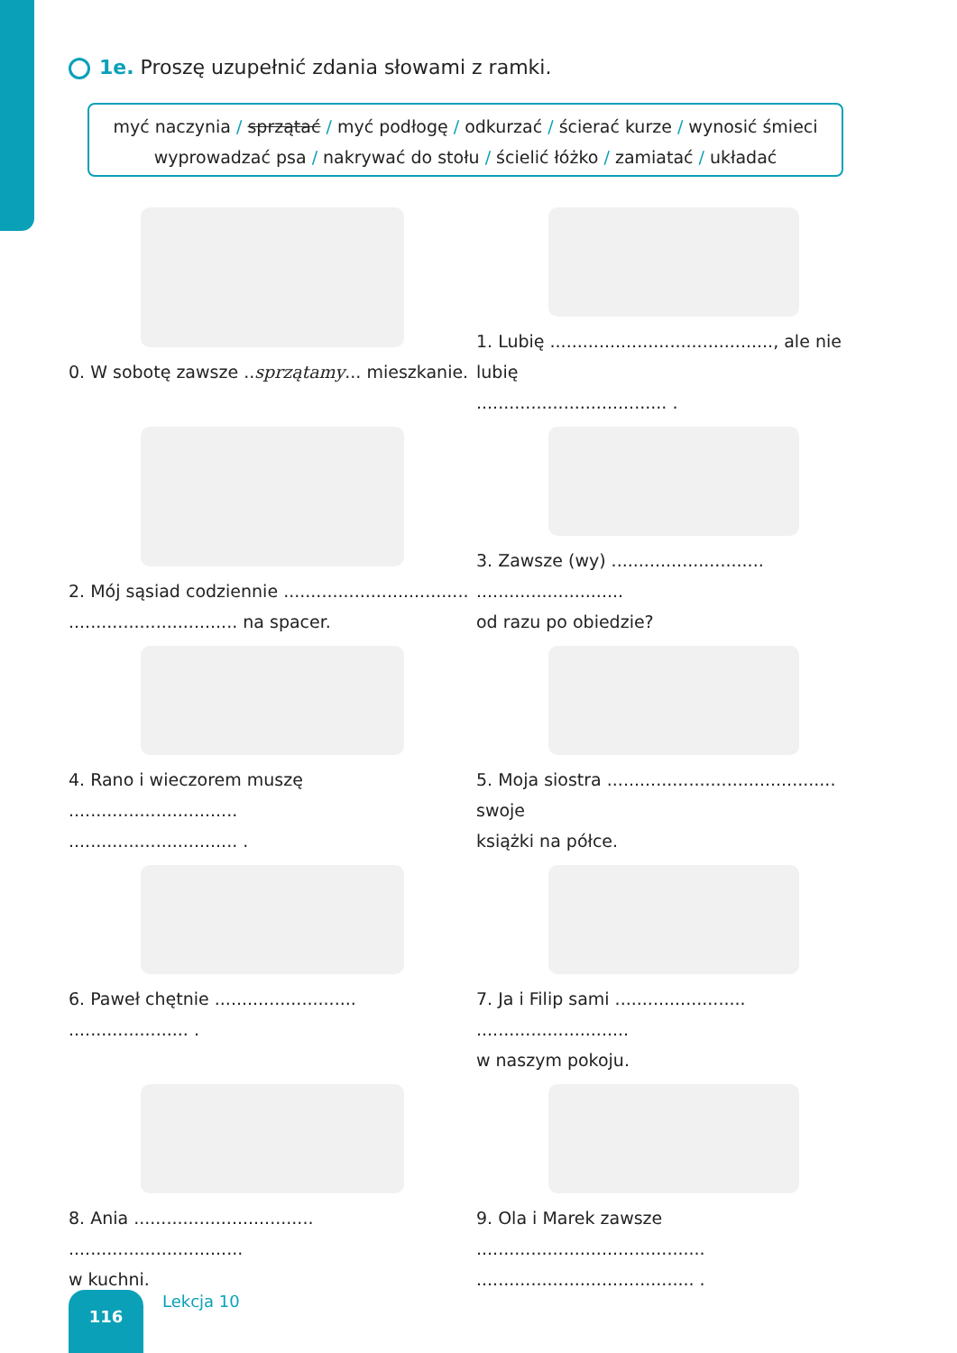1e. Proszę uzupełnić zdania słowami z ramki.
myć naczynia / sprzątać / myć podłogę / odkurzać / ścierać kurze / wynosić śmieci
wyprowadzać psa / nakrywać do stołu / ścielić łóżko / zamiatać / układać
0. W sobotę zawsze ..sprzątamy... mieszkanie.
1. Lubię ........................................., ale nie lubię
................................... .
2. Mój sąsiad codziennie ..................................
............................... na spacer.
3. Zawsze (wy) ............................ ...........................
od razu po obiedzie?
4. Rano i wieczorem muszę ...............................
............................... .
5. Moja siostra .......................................... swoje
książki na półce.
6. Paweł chętnie .......................... ...................... .
7. Ja i Filip sami ........................ ............................
w naszym pokoju.
8. Ania ................................. ................................
w kuchni.
9. Ola i Marek zawsze ..........................................
........................................ .
116 Lekcja 10